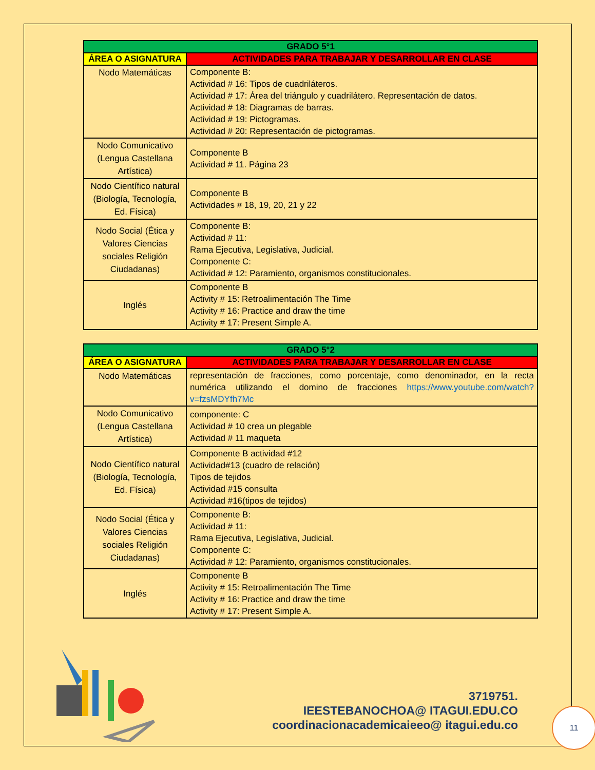| GRADO 5°1 | |
| --- | --- |
| ÁREA O ASIGNATURA | ACTIVIDADES PARA TRABAJAR Y DESARROLLAR EN CLASE |
| Nodo Matemáticas | Componente B: Actividad # 16: Tipos de cuadriláteros. Actividad # 17: Área del triángulo y cuadrilátero. Representación de datos. Actividad # 18: Diagramas de barras. Actividad # 19: Pictogramas. Actividad # 20: Representación de pictogramas. |
| Nodo Comunicativo (Lengua Castellana Artística) | Componente B Actividad # 11. Página 23 |
| Nodo Científico natural (Biología, Tecnología, Ed. Física) | Componente B Actividades # 18, 19, 20, 21 y 22 |
| Nodo Social (Ética y Valores Ciencias sociales Religión Ciudadanas) | Componente B: Actividad # 11: Rama Ejecutiva, Legislativa, Judicial. Componente C: Actividad # 12: Paramiento, organismos constitucionales. |
| Inglés | Componente B Activity # 15: Retroalimentación The Time Activity # 16: Practice and draw the time Activity # 17: Present Simple A. |
| GRADO 5°2 | |
| --- | --- |
| ÁREA O ASIGNATURA | ACTIVIDADES PARA TRABAJAR Y DESARROLLAR EN CLASE |
| Nodo Matemáticas | representación de fracciones, como porcentaje, como denominador, en la recta numérica utilizando el domino de fracciones https://www.youtube.com/watch?v=fzsMDYfh7Mc |
| Nodo Comunicativo (Lengua Castellana Artística) | componente: C Actividad # 10 crea un plegable Actividad # 11 maqueta |
| Nodo Científico natural (Biología, Tecnología, Ed. Física) | Componente B actividad #12 Actividad#13 (cuadro de relación) Tipos de tejidos Actividad #15 consulta Actividad #16(tipos de tejidos) |
| Nodo Social (Ética y Valores Ciencias sociales Religión Ciudadanas) | Componente B: Actividad # 11: Rama Ejecutiva, Legislativa, Judicial. Componente C: Actividad # 12: Paramiento, organismos constitucionales. |
| Inglés | Componente B Activity # 15: Retroalimentación The Time Activity # 16: Practice and draw the time Activity # 17: Present Simple A. |
3719751.
IEESTEBANOCHOA@ ITAGUI.EDU.CO
coordinacionacademicaieeo@ itagui.edu.co
11